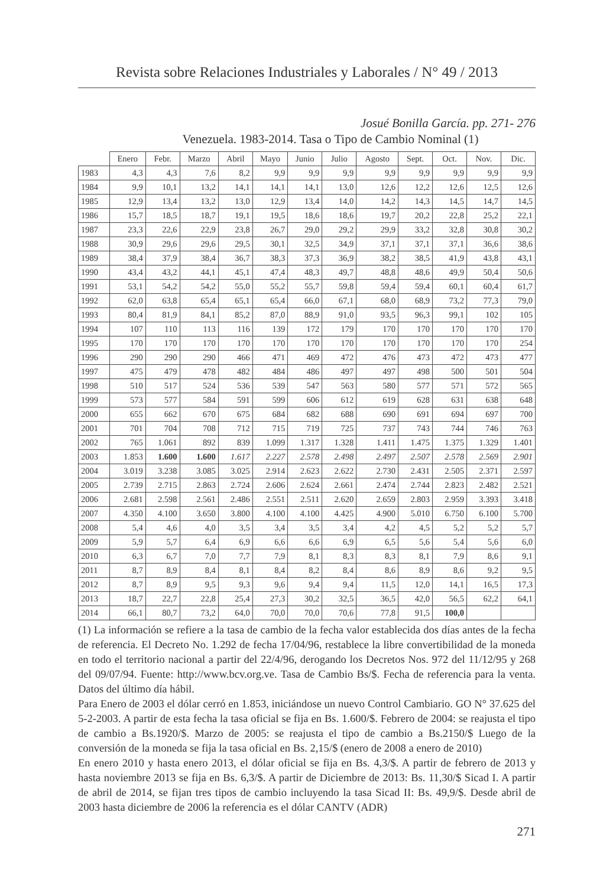Revista sobre Relaciones Industriales y Laborales / N° 49 / 2013
Josué Bonilla García. pp. 271- 276
Venezuela. 1983-2014. Tasa o Tipo de Cambio Nominal (1)
| | Enero | Febr. | Marzo | Abril | Mayo | Junio | Julio | Agosto | Sept. | Oct. | Nov. | Dic. |
| --- | --- | --- | --- | --- | --- | --- | --- | --- | --- | --- | --- | --- |
| 1983 | 4,3 | 4,3 | 7,6 | 8,2 | 9,9 | 9,9 | 9,9 | 9,9 | 9,9 | 9,9 | 9,9 | 9,9 |
| 1984 | 9,9 | 10,1 | 13,2 | 14,1 | 14,1 | 14,1 | 13,0 | 12,6 | 12,2 | 12,6 | 12,5 | 12,6 |
| 1985 | 12,9 | 13,4 | 13,2 | 13,0 | 12,9 | 13,4 | 14,0 | 14,2 | 14,3 | 14,5 | 14,7 | 14,5 |
| 1986 | 15,7 | 18,5 | 18,7 | 19,1 | 19,5 | 18,6 | 18,6 | 19,7 | 20,2 | 22,8 | 25,2 | 22,1 |
| 1987 | 23,3 | 22,6 | 22,9 | 23,8 | 26,7 | 29,0 | 29,2 | 29,9 | 33,2 | 32,8 | 30,8 | 30,2 |
| 1988 | 30,9 | 29,6 | 29,6 | 29,5 | 30,1 | 32,5 | 34,9 | 37,1 | 37,1 | 37,1 | 36,6 | 38,6 |
| 1989 | 38,4 | 37,9 | 38,4 | 36,7 | 38,3 | 37,3 | 36,9 | 38,2 | 38,5 | 41,9 | 43,8 | 43,1 |
| 1990 | 43,4 | 43,2 | 44,1 | 45,1 | 47,4 | 48,3 | 49,7 | 48,8 | 48,6 | 49,9 | 50,4 | 50,6 |
| 1991 | 53,1 | 54,2 | 54,2 | 55,0 | 55,2 | 55,7 | 59,8 | 59,4 | 59,4 | 60,1 | 60,4 | 61,7 |
| 1992 | 62,0 | 63,8 | 65,4 | 65,1 | 65,4 | 66,0 | 67,1 | 68,0 | 68,9 | 73,2 | 77,3 | 79,0 |
| 1993 | 80,4 | 81,9 | 84,1 | 85,2 | 87,0 | 88,9 | 91,0 | 93,5 | 96,3 | 99,1 | 102 | 105 |
| 1994 | 107 | 110 | 113 | 116 | 139 | 172 | 179 | 170 | 170 | 170 | 170 | 170 |
| 1995 | 170 | 170 | 170 | 170 | 170 | 170 | 170 | 170 | 170 | 170 | 170 | 254 |
| 1996 | 290 | 290 | 290 | 466 | 471 | 469 | 472 | 476 | 473 | 472 | 473 | 477 |
| 1997 | 475 | 479 | 478 | 482 | 484 | 486 | 497 | 497 | 498 | 500 | 501 | 504 |
| 1998 | 510 | 517 | 524 | 536 | 539 | 547 | 563 | 580 | 577 | 571 | 572 | 565 |
| 1999 | 573 | 577 | 584 | 591 | 599 | 606 | 612 | 619 | 628 | 631 | 638 | 648 |
| 2000 | 655 | 662 | 670 | 675 | 684 | 682 | 688 | 690 | 691 | 694 | 697 | 700 |
| 2001 | 701 | 704 | 708 | 712 | 715 | 719 | 725 | 737 | 743 | 744 | 746 | 763 |
| 2002 | 765 | 1.061 | 892 | 839 | 1.099 | 1.317 | 1.328 | 1.411 | 1.475 | 1.375 | 1.329 | 1.401 |
| 2003 | 1.853 | 1.600 | 1.600 | 1.617 | 2.227 | 2.578 | 2.498 | 2.497 | 2.507 | 2.578 | 2.569 | 2.901 |
| 2004 | 3.019 | 3.238 | 3.085 | 3.025 | 2.914 | 2.623 | 2.622 | 2.730 | 2.431 | 2.505 | 2.371 | 2.597 |
| 2005 | 2.739 | 2.715 | 2.863 | 2.724 | 2.606 | 2.624 | 2.661 | 2.474 | 2.744 | 2.823 | 2.482 | 2.521 |
| 2006 | 2.681 | 2.598 | 2.561 | 2.486 | 2.551 | 2.511 | 2.620 | 2.659 | 2.803 | 2.959 | 3.393 | 3.418 |
| 2007 | 4.350 | 4.100 | 3.650 | 3.800 | 4.100 | 4.100 | 4.425 | 4.900 | 5.010 | 6.750 | 6.100 | 5.700 |
| 2008 | 5,4 | 4,6 | 4,0 | 3,5 | 3,4 | 3,5 | 3,4 | 4,2 | 4,5 | 5,2 | 5,2 | 5,7 |
| 2009 | 5,9 | 5,7 | 6,4 | 6,9 | 6,6 | 6,6 | 6,9 | 6,5 | 5,6 | 5,4 | 5,6 | 6,0 |
| 2010 | 6,3 | 6,7 | 7,0 | 7,7 | 7,9 | 8,1 | 8,3 | 8,3 | 8,1 | 7,9 | 8,6 | 9,1 |
| 2011 | 8,7 | 8,9 | 8,4 | 8,1 | 8,4 | 8,2 | 8,4 | 8,6 | 8,9 | 8,6 | 9,2 | 9,5 |
| 2012 | 8,7 | 8,9 | 9,5 | 9,3 | 9,6 | 9,4 | 9,4 | 11,5 | 12,0 | 14,1 | 16,5 | 17,3 |
| 2013 | 18,7 | 22,7 | 22,8 | 25,4 | 27,3 | 30,2 | 32,5 | 36,5 | 42,0 | 56,5 | 62,2 | 64,1 |
| 2014 | 66,1 | 80,7 | 73,2 | 64,0 | 70,0 | 70,0 | 70,6 | 77,8 | 91,5 | 100,0 | | |
(1) La información se refiere a la tasa de cambio de la fecha valor establecida dos días antes de la fecha de referencia. El Decreto No. 1.292 de fecha 17/04/96, restablece la libre convertibilidad de la moneda en todo el territorio nacional a partir del 22/4/96, derogando los Decretos Nos. 972 del 11/12/95 y 268 del 09/07/94. Fuente: http://www.bcv.org.ve. Tasa de Cambio Bs/$. Fecha de referencia para la venta. Datos del último día hábil.
Para Enero de 2003 el dólar cerró en 1.853, iniciándose un nuevo Control Cambiario. GO N° 37.625 del 5-2-2003. A partir de esta fecha la tasa oficial se fija en Bs. 1.600/$. Febrero de 2004: se reajusta el tipo de cambio a Bs.1920/$. Marzo de 2005: se reajusta el tipo de cambio a Bs.2150/$ Luego de la conversión de la moneda se fija la tasa oficial en Bs. 2,15/$ (enero de 2008 a enero de 2010)
En enero 2010 y hasta enero 2013, el dólar oficial se fija en Bs. 4,3/$. A partir de febrero de 2013 y hasta noviembre 2013 se fija en Bs. 6,3/$. A partir de Diciembre de 2013: Bs. 11,30/$ Sicad I. A partir de abril de 2014, se fijan tres tipos de cambio incluyendo la tasa Sicad II: Bs. 49,9/$. Desde abril de 2003 hasta diciembre de 2006 la referencia es el dólar CANTV (ADR)
271